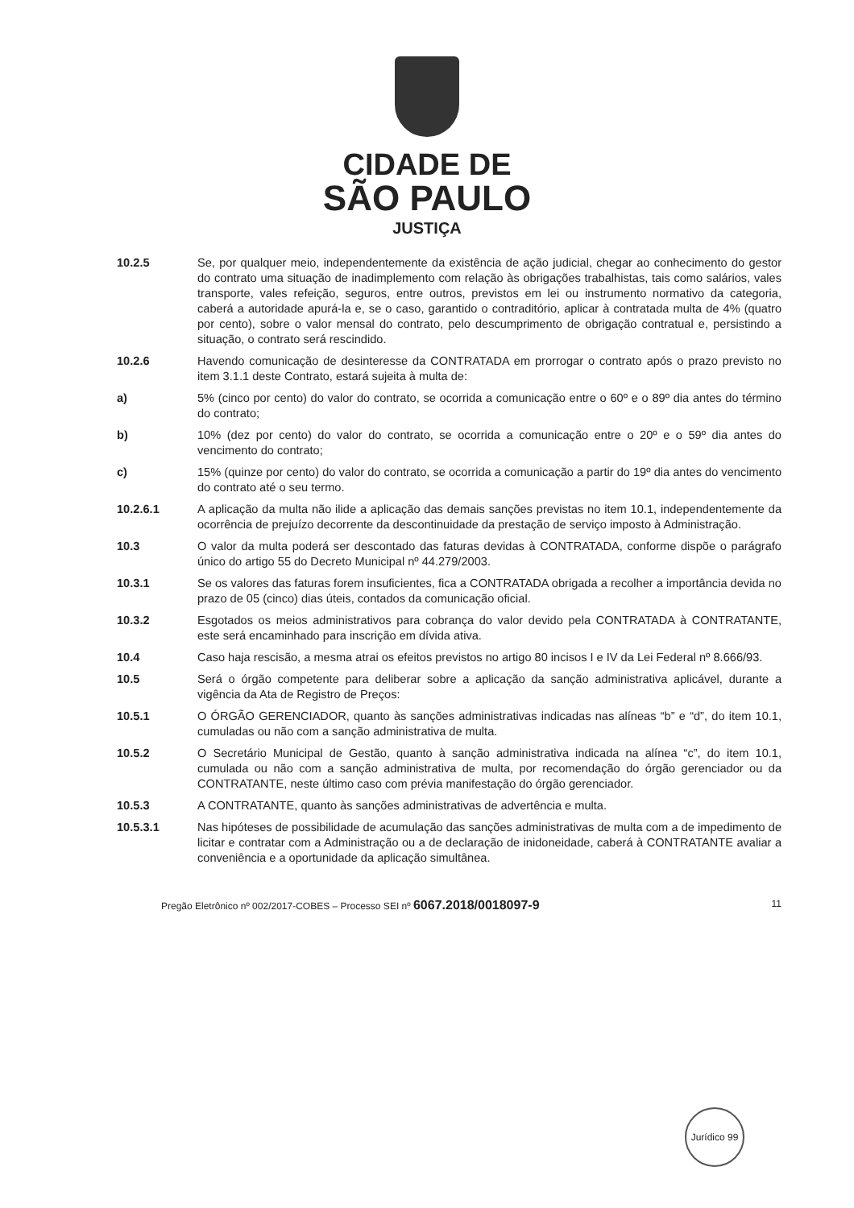CIDADE DE
SÃO PAULO
JUSTIÇA
10.2.5 Se, por qualquer meio, independentemente da existência de ação judicial, chegar ao conhecimento do gestor do contrato uma situação de inadimplemento com relação às obrigações trabalhistas, tais como salários, vales transporte, vales refeição, seguros, entre outros, previstos em lei ou instrumento normativo da categoria, caberá a autoridade apurá-la e, se o caso, garantido o contraditório, aplicar à contratada multa de 4% (quatro por cento), sobre o valor mensal do contrato, pelo descumprimento de obrigação contratual e, persistindo a situação, o contrato será rescindido.
10.2.6 Havendo comunicação de desinteresse da CONTRATADA em prorrogar o contrato após o prazo previsto no item 3.1.1 deste Contrato, estará sujeita à multa de:
a) 5% (cinco por cento) do valor do contrato, se ocorrida a comunicação entre o 60º e o 89º dia antes do término do contrato;
b) 10% (dez por cento) do valor do contrato, se ocorrida a comunicação entre o 20º e o 59º dia antes do vencimento do contrato;
c) 15% (quinze por cento) do valor do contrato, se ocorrida a comunicação a partir do 19º dia antes do vencimento do contrato até o seu termo.
10.2.6.1 A aplicação da multa não ilide a aplicação das demais sanções previstas no item 10.1, independentemente da ocorrência de prejuízo decorrente da descontinuidade da prestação de serviço imposto à Administração.
10.3 O valor da multa poderá ser descontado das faturas devidas à CONTRATADA, conforme dispõe o parágrafo único do artigo 55 do Decreto Municipal nº 44.279/2003.
10.3.1 Se os valores das faturas forem insuficientes, fica a CONTRATADA obrigada a recolher a importância devida no prazo de 05 (cinco) dias úteis, contados da comunicação oficial.
10.3.2 Esgotados os meios administrativos para cobrança do valor devido pela CONTRATADA à CONTRATANTE, este será encaminhado para inscrição em dívida ativa.
10.4 Caso haja rescisão, a mesma atrai os efeitos previstos no artigo 80 incisos I e IV da Lei Federal nº 8.666/93.
10.5 Será o órgão competente para deliberar sobre a aplicação da sanção administrativa aplicável, durante a vigência da Ata de Registro de Preços:
10.5.1 O ÓRGÃO GERENCIADOR, quanto às sanções administrativas indicadas nas alíneas “b” e “d”, do item 10.1, cumuladas ou não com a sanção administrativa de multa.
10.5.2 O Secretário Municipal de Gestão, quanto à sanção administrativa indicada na alínea “c”, do item 10.1, cumulada ou não com a sanção administrativa de multa, por recomendação do órgão gerenciador ou da CONTRATANTE, neste último caso com prévia manifestação do órgão gerenciador.
10.5.3 A CONTRATANTE, quanto às sanções administrativas de advertência e multa.
10.5.3.1 Nas hipóteses de possibilidade de acumulação das sanções administrativas de multa com a de impedimento de licitar e contratar com a Administração ou a de declaração de inidoneidade, caberá à CONTRATANTE avaliar a conveniência e a oportunidade da aplicação simultânea.
Pregão Eletrônico nº 002/2017-COBES – Processo SEI nº 6067.2018/0018097-9
11
Jurídico 99